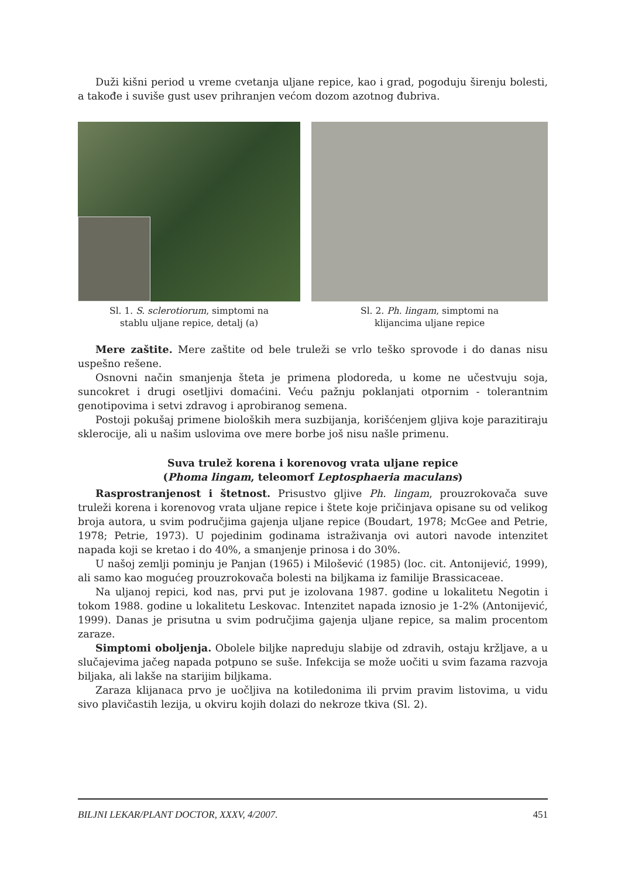Duži kišni period u vreme cvetanja uljane repice, kao i grad, pogoduju širenju bolesti, a takođe i suviše gust usev prihranjen većom dozom azotnog đubriva.
Sl. 1. S. sclerotiorum, simptomi na
stablu uljane repice, detalj (a)
Sl. 2. Ph. lingam, simptomi na
klijancima uljane repice
Mere zaštite. Mere zaštite od bele truleži se vrlo teško sprovode i do danas nisu uspešno rešene.
Osnovni način smanjenja šteta je primena plodoreda, u kome ne učestvuju soja, suncokret i drugi osetljivi domaćini. Veću pažnju poklanjati otpornim - tolerantnim genotipovima i setvi zdravog i aprobiranog semena.
Postoji pokušaj primene bioloških mera suzbijanja, korišćenjem gljiva koje parazitiraju sklerocije, ali u našim uslovima ove mere borbe još nisu našle primenu.
Suva trulež korena i korenovog vrata uljane repice
(Phoma lingam, teleomorf Leptosphaeria maculans)
Rasprostranjenost i štetnost. Prisustvo gljive Ph. lingam, prouzrokovača suve truleži korena i korenovog vrata uljane repice i štete koje pričinjava opisane su od velikog broja autora, u svim područjima gajenja uljane repice (Boudart, 1978; McGee and Petrie, 1978; Petrie, 1973). U pojedinim godinama istraživanja ovi autori navode intenzitet napada koji se kretao i do 40%, a smanjenje prinosa i do 30%.
U našoj zemlji pominju je Panjan (1965) i Milošević (1985) (loc. cit. Antonijević, 1999), ali samo kao mogućeg prouzrokovača bolesti na biljkama iz familije Brassicaceae.
Na uljanoj repici, kod nas, prvi put je izolovana 1987. godine u lokalitetu Negotin i tokom 1988. godine u lokalitetu Leskovac. Intenzitet napada iznosio je 1-2% (Antonijević, 1999). Danas je prisutna u svim područjima gajenja uljane repice, sa malim procentom zaraze.
Simptomi oboljenja. Obolele biljke napreduju slabije od zdravih, ostaju kržljave, a u slučajevima jačeg napada potpuno se suše. Infekcija se može uočiti u svim fazama razvoja biljaka, ali lakše na starijim biljkama.
Zaraza klijanaca prvo je uočljiva na kotiledonima ili prvim pravim listovima, u vidu sivo plavičastih lezija, u okviru kojih dolazi do nekroze tkiva (Sl. 2).
BILJNI LEKAR/PLANT DOCTOR, XXXV, 4/2007. 451